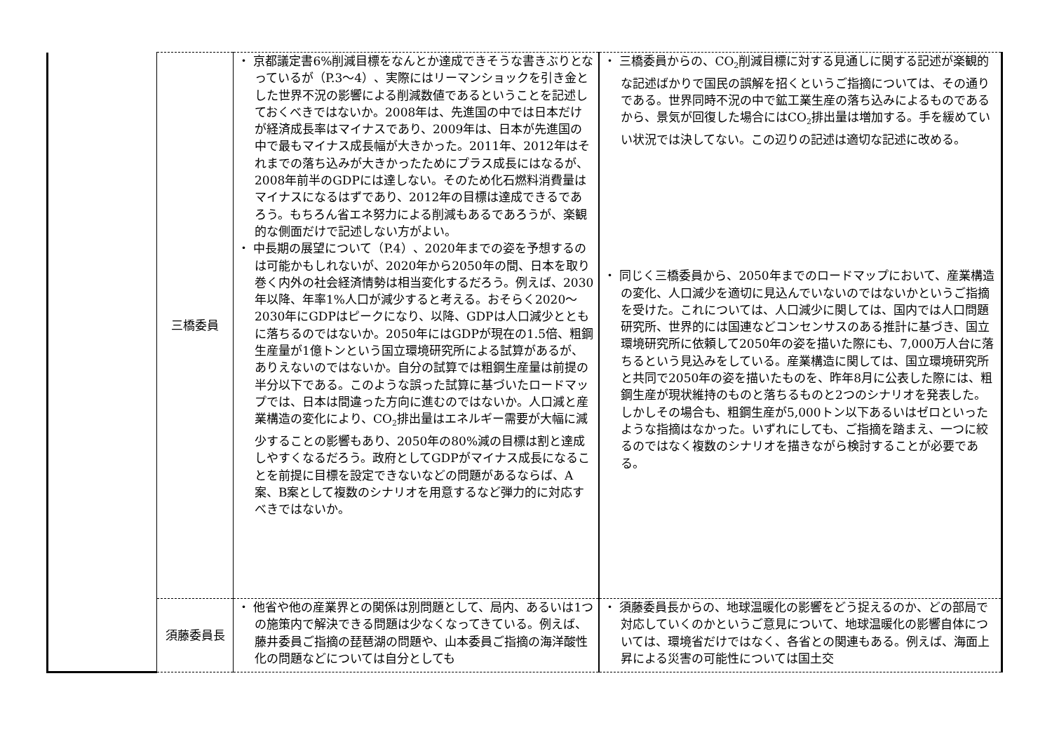| | 三橋委員 | ・ 京都議定書6%削減目標をなんとか達成できそうな書きぶりとなっているが（P.3～4）、実際にはリーマンショックを引き金とした世界不況の影響による削減数値であるということを記述しておくべきではないか。2008年は、先進国の中では日本だけが経済成長率はマイナスであり、2009年は、日本が先進国の中で最もマイナス成長幅が大きかった。2011年、2012年はそれまでの落ち込みが大きかったためにプラス成長にはなるが、2008年前半のGDPには達しない。そのため化石燃料消費量はマイナスになるはずであり、2012年の目標は達成できるであろう。もちろん省エネ努力による削減もあるであろうが、楽観的な側面だけで記述しない方がよい。 ・ 中長期の展望について（P.4）、2020年までの姿を予想するのは可能かもしれないが、2020年から2050年の間、日本を取り巻く内外の社会経済情勢は相当変化するだろう。例えば、2030年以降、年率1%人口が減少すると考える。おそらく2020～2030年にGDPはピークになり、以降、GDPは人口減少とともに落ちるのではないか。2050年にはGDPが現在の1.5倍、粗鋼生産量が1億トンという国立環境研究所による試算があるが、ありえないのではないか。自分の試算では粗鋼生産量は前提の半分以下である。このような誤った試算に基づいたロードマップでは、日本は間違った方向に進むのではないか。人口減と産業構造の変化により、CO<sub>2</sub>排出量はエネルギー需要が大幅に減少することの影響もあり、2050年の80%減の目標は割と達成しやすくなるだろう。政府としてGDPがマイナス成長になることを前提に目標を設定できないなどの問題があるならば、A案、B案として複数のシナリオを用意するなど弾力的に対応すべきではないか。 | ・ 三橋委員からの、CO<sub>2</sub>削減目標に対する見通しに関する記述が楽観的な記述ばかりで国民の誤解を招くというご指摘については、その通りである。世界同時不況の中で鉱工業生産の落ち込みによるものであるから、景気が回復した場合にはCO<sub>2</sub>排出量は増加する。手を緩めていい状況では決してない。この辺りの記述は適切な記述に改める。 ・ 同じく三橋委員から、2050年までのロードマップにおいて、産業構造の変化、人口減少を適切に見込んでいないのではないかというご指摘を受けた。これについては、人口減少に関しては、国内では人口問題研究所、世界的には国連などコンセンサスのある推計に基づき、国立環境研究所に依頼して2050年の姿を描いた際にも、7,000万人台に落ちるという見込みをしている。産業構造に関しては、国立環境研究所と共同で2050年の姿を描いたものを、昨年8月に公表した際には、粗鋼生産が現状維持のものと落ちるものと2つのシナリオを発表した。しかしその場合も、粗鋼生産が5,000トン以下あるいはゼロといったような指摘はなかった。いずれにしても、ご指摘を踏まえ、一つに絞るのではなく複数のシナリオを描きながら検討することが必要である。 |
| | 須藤委員長 | ・ 他省や他の産業界との関係は別問題として、局内、あるいは1つの施策内で解決できる問題は少なくなってきている。例えば、藤井委員ご指摘の琵琶湖の問題や、山本委員ご指摘の海洋酸性化の問題などについては自分としても | ・ 須藤委員長からの、地球温暖化の影響をどう捉えるのか、どの部局で対応していくのかというご意見について、地球温暖化の影響自体については、環境省だけではなく、各省との関連もある。例えば、海面上昇による災害の可能性については国土交 |